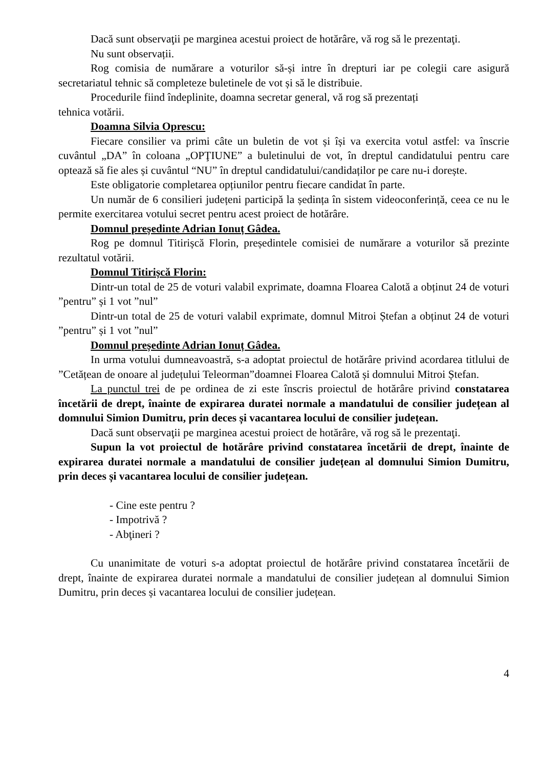Dacă sunt observaţii pe marginea acestui proiect de hotărâre, vă rog să le prezentaţi.
Nu sunt observații.
Rog comisia de numărare a voturilor să-și intre în drepturi iar pe colegii care asigură secretariatul tehnic să completeze buletinele de vot și să le distribuie.
Procedurile fiind îndeplinite, doamna secretar general, vă rog să prezentați
tehnica votării.
Doamna Silvia Oprescu:
Fiecare consilier va primi câte un buletin de vot și își va exercita votul astfel: va înscrie cuvântul „DA” în coloana „OPŢIUNE” a buletinului de vot, în dreptul candidatului pentru care optează să fie ales și cuvântul “NU” în dreptul candidatului/candidaților pe care nu-i dorește.
Este obligatorie completarea opțiunilor pentru fiecare candidat în parte.
Un număr de 6 consilieri județeni participă la ședința în sistem videoconferință, ceea ce nu le permite exercitarea votului secret pentru acest proiect de hotărâre.
Domnul președinte Adrian Ionuț Gâdea.
Rog pe domnul Titirișcă Florin, președintele comisiei de numărare a voturilor să prezinte rezultatul votării.
Domnul Titirișcă Florin:
Dintr-un total de 25 de voturi valabil exprimate, doamna Floarea Calotă a obținut 24 de voturi ”pentru” și 1 vot ”nul”
Dintr-un total de 25 de voturi valabil exprimate, domnul Mitroi Ștefan a obținut 24 de voturi ”pentru” și 1 vot ”nul”
Domnul președinte Adrian Ionuț Gâdea.
In urma votului dumneavoastră, s-a adoptat proiectul de hotărâre privind acordarea titlului de ”Cetățean de onoare al județului Teleorman”doamnei Floarea Calotă și domnului Mitroi Ștefan.
La punctul trei de pe ordinea de zi este înscris proiectul de hotărâre privind constatarea încetării de drept, înainte de expirarea duratei normale a mandatului de consilier județean al domnului Simion Dumitru, prin deces și vacantarea locului de consilier județean.
Dacă sunt observaţii pe marginea acestui proiect de hotărâre, vă rog să le prezentaţi.
Supun la vot proiectul de hotărâre privind constatarea încetării de drept, înainte de expirarea duratei normale a mandatului de consilier județean al domnului Simion Dumitru, prin deces și vacantarea locului de consilier județean.
- Cine este pentru ?
- Impotrivă ?
- Abţineri ?
Cu unanimitate de voturi s-a adoptat proiectul de hotărâre privind constatarea încetării de drept, înainte de expirarea duratei normale a mandatului de consilier județean al domnului Simion Dumitru, prin deces și vacantarea locului de consilier județean.
4